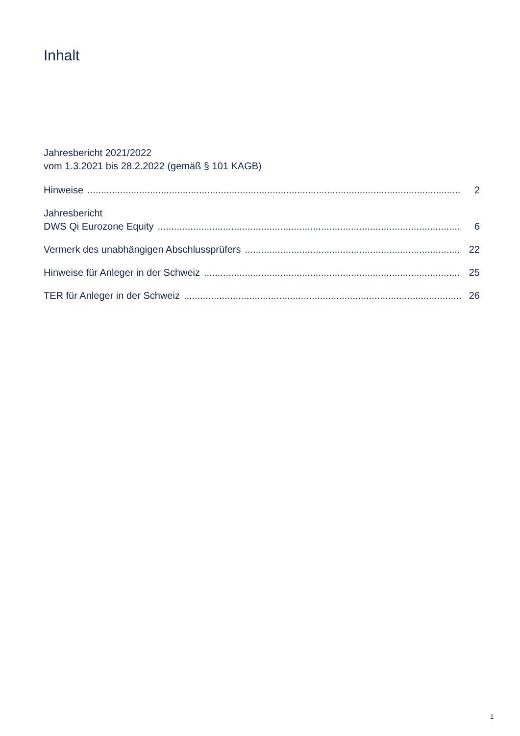Inhalt
Jahresbericht 2021/2022
vom 1.3.2021 bis 28.2.2022 (gemäß § 101 KAGB)
Hinweise 2
Jahresbericht
DWS Qi Eurozone Equity 6
Vermerk des unabhängigen Abschlussprüfers 22
Hinweise für Anleger in der Schweiz 25
TER für Anleger in der Schweiz 26
1